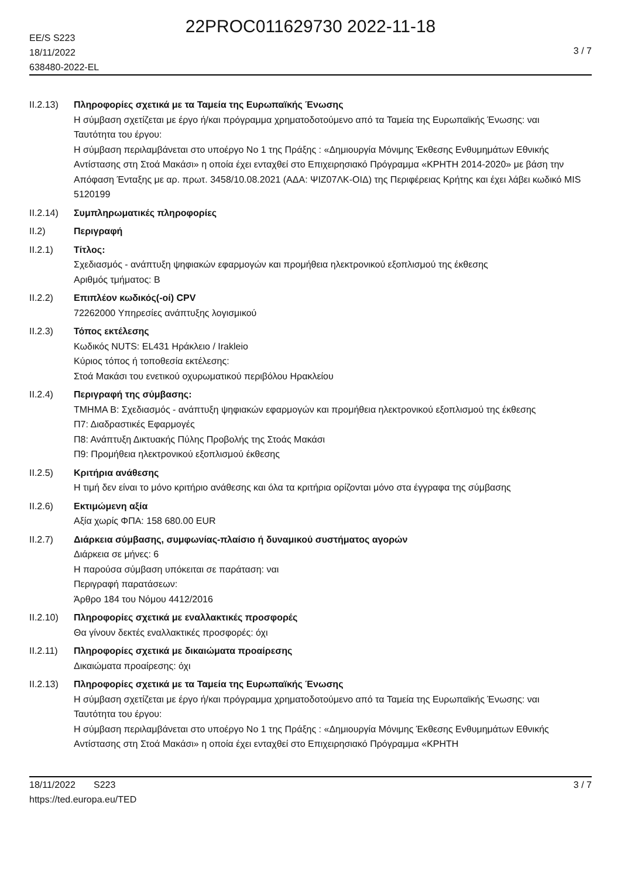22PROC011629730 2022-11-18
EE/S S223
18/11/2022
638480-2022-EL
3 / 7
II.2.13)
Πληροφορίες σχετικά με τα Ταμεία της Ευρωπαϊκής Ένωσης
Η σύμβαση σχετίζεται με έργο ή/και πρόγραμμα χρηματοδοτούμενο από τα Ταμεία της Ευρωπαϊκής Ένωσης: ναι
Ταυτότητα του έργου:
Η σύμβαση περιλαμβάνεται στο υποέργο Νο 1 της Πράξης : «Δημιουργία Μόνιμης Έκθεσης Ενθυμημάτων Εθνικής Αντίστασης στη Στοά Μακάσι» η οποία έχει ενταχθεί στο Επιχειρησιακό Πρόγραμμα «ΚΡΗΤΗ 2014-2020» με βάση την Απόφαση Ένταξης με αρ. πρωτ. 3458/10.08.2021 (ΑΔΑ: ΨΙΖ07ΛΚ-ΟΙΔ) της Περιφέρειας Κρήτης και έχει λάβει κωδικό MIS 5120199
II.2.14)
Συμπληρωματικές πληροφορίες
II.2) Περιγραφή
II.2.1) Τίτλος:
Σχεδιασμός - ανάπτυξη ψηφιακών εφαρμογών και προμήθεια ηλεκτρονικού εξοπλισμού της έκθεσης
Αριθμός τμήματος: B
II.2.2) Επιπλέον κωδικός(-οί) CPV
72262000 Υπηρεσίες ανάπτυξης λογισμικού
II.2.3) Τόπος εκτέλεσης
Κωδικός NUTS: EL431 Ηράκλειο / Irakleio
Κύριος τόπος ή τοποθεσία εκτέλεσης:
Στοά Μακάσι του ενετικού οχυρωματικού περιβόλου Ηρακλείου
II.2.4) Περιγραφή της σύμβασης:
ΤΜΗΜΑ Β: Σχεδιασμός - ανάπτυξη ψηφιακών εφαρμογών και προμήθεια ηλεκτρονικού εξοπλισμού της έκθεσης
Π7: Διαδραστικές Εφαρμογές
Π8: Ανάπτυξη Δικτυακής Πύλης Προβολής της Στοάς Μακάσι
Π9: Προμήθεια ηλεκτρονικού εξοπλισμού έκθεσης
II.2.5) Κριτήρια ανάθεσης
Η τιμή δεν είναι το μόνο κριτήριο ανάθεσης και όλα τα κριτήρια ορίζονται μόνο στα έγγραφα της σύμβασης
II.2.6) Εκτιμώμενη αξία
Αξία χωρίς ΦΠΑ: 158 680.00 EUR
II.2.7) Διάρκεια σύμβασης, συμφωνίας-πλαίσιο ή δυναμικού συστήματος αγορών
Διάρκεια σε μήνες: 6
Η παρούσα σύμβαση υπόκειται σε παράταση: ναι
Περιγραφή παρατάσεων:
Άρθρο 184 του Νόμου 4412/2016
II.2.10)
Πληροφορίες σχετικά με εναλλακτικές προσφορές
Θα γίνουν δεκτές εναλλακτικές προσφορές: όχι
II.2.11)
Πληροφορίες σχετικά με δικαιώματα προαίρεσης
Δικαιώματα προαίρεσης: όχι
II.2.13)
Πληροφορίες σχετικά με τα Ταμεία της Ευρωπαϊκής Ένωσης
Η σύμβαση σχετίζεται με έργο ή/και πρόγραμμα χρηματοδοτούμενο από τα Ταμεία της Ευρωπαϊκής Ένωσης: ναι
Ταυτότητα του έργου:
Η σύμβαση περιλαμβάνεται στο υποέργο Νο 1 της Πράξης : «Δημιουργία Μόνιμης Έκθεσης Ενθυμημάτων Εθνικής Αντίστασης στη Στοά Μακάσι» η οποία έχει ενταχθεί στο Επιχειρησιακό Πρόγραμμα «ΚΡΗΤΗ
18/11/2022 S223
https://ted.europa.eu/TED
3 / 7